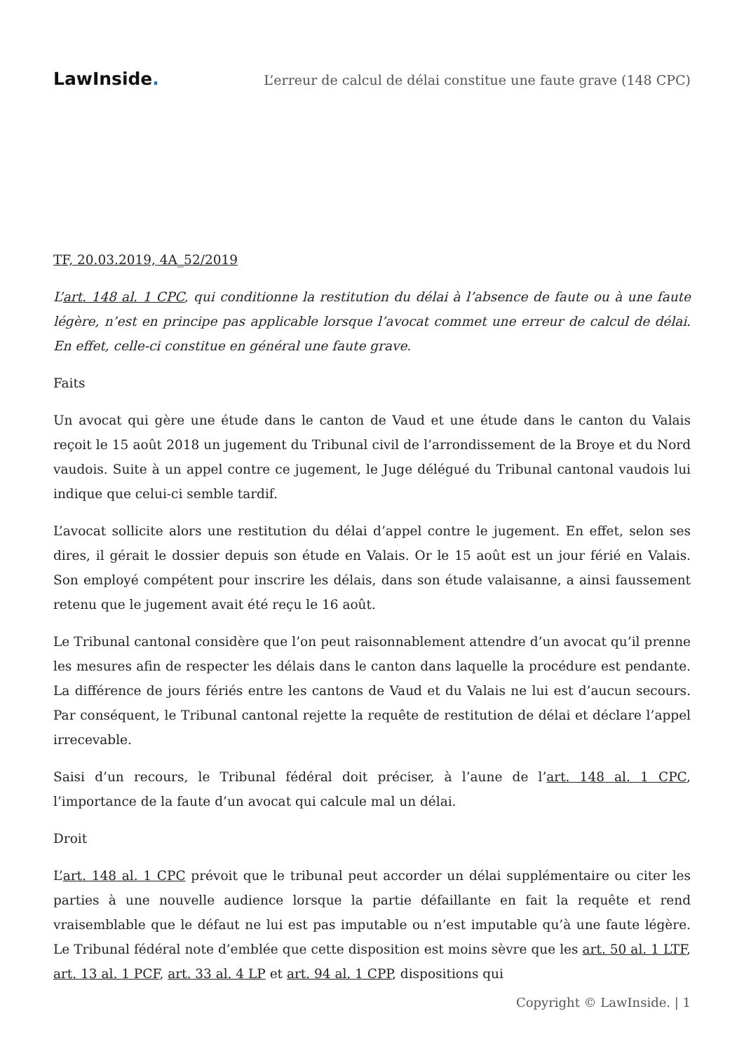LawInside.
L’erreur de calcul de délai constitue une faute grave (148 CPC)
TF, 20.03.2019, 4A_52/2019
L’art. 148 al. 1 CPC, qui conditionne la restitution du délai à l’absence de faute ou à une faute légère, n’est en principe pas applicable lorsque l’avocat commet une erreur de calcul de délai. En effet, celle-ci constitue en général une faute grave.
Faits
Un avocat qui gère une étude dans le canton de Vaud et une étude dans le canton du Valais reçoit le 15 août 2018 un jugement du Tribunal civil de l’arrondissement de la Broye et du Nord vaudois. Suite à un appel contre ce jugement, le Juge délégué du Tribunal cantonal vaudois lui indique que celui-ci semble tardif.
L’avocat sollicite alors une restitution du délai d’appel contre le jugement. En effet, selon ses dires, il gérait le dossier depuis son étude en Valais. Or le 15 août est un jour férié en Valais. Son employé compétent pour inscrire les délais, dans son étude valaisanne, a ainsi faussement retenu que le jugement avait été reçu le 16 août.
Le Tribunal cantonal considère que l’on peut raisonnablement attendre d’un avocat qu’il prenne les mesures afin de respecter les délais dans le canton dans laquelle la procédure est pendante. La différence de jours fériés entre les cantons de Vaud et du Valais ne lui est d’aucun secours. Par conséquent, le Tribunal cantonal rejette la requête de restitution de délai et déclare l’appel irrecevable.
Saisi d’un recours, le Tribunal fédéral doit préciser, à l’aune de l’art. 148 al. 1 CPC, l’importance de la faute d’un avocat qui calcule mal un délai.
Droit
L’art. 148 al. 1 CPC prévoit que le tribunal peut accorder un délai supplémentaire ou citer les parties à une nouvelle audience lorsque la partie défaillante en fait la requête et rend vraisemblable que le défaut ne lui est pas imputable ou n’est imputable qu’à une faute légère. Le Tribunal fédéral note d’emblée que cette disposition est moins sèvre que les art. 50 al. 1 LTF, art. 13 al. 1 PCF, art. 33 al. 4 LP et art. 94 al. 1 CPP, dispositions qui
Copyright © LawInside. | 1